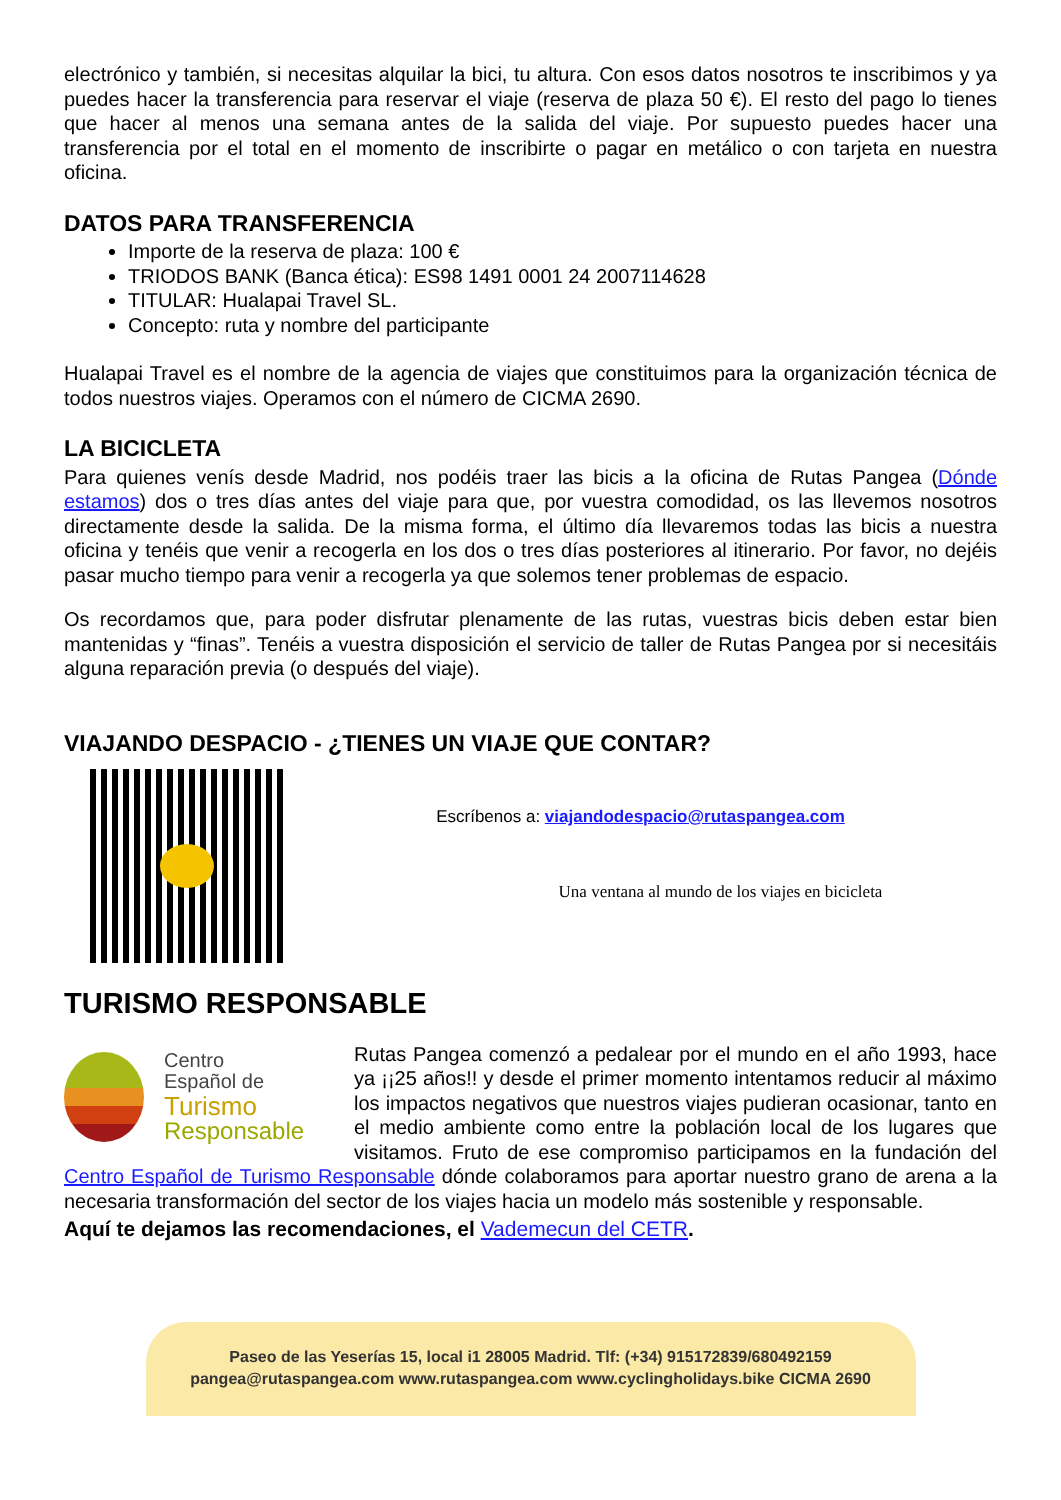electrónico y también, si necesitas alquilar la bici, tu altura. Con esos datos nosotros te inscribimos y ya puedes hacer la transferencia para reservar el viaje (reserva de plaza 50 €). El resto del pago lo tienes que hacer al menos una semana antes de la salida del viaje. Por supuesto puedes hacer una transferencia por el total en el momento de inscribirte o pagar en metálico o con tarjeta en nuestra oficina.
DATOS PARA TRANSFERENCIA
Importe de la reserva de plaza: 100 €
TRIODOS BANK (Banca ética): ES98 1491 0001 24 2007114628
TITULAR: Hualapai Travel SL.
Concepto: ruta y nombre del participante
Hualapai Travel es el nombre de la agencia de viajes que constituimos para la organización técnica de todos nuestros viajes. Operamos con el número de CICMA 2690.
LA BICICLETA
Para quienes venís desde Madrid, nos podéis traer las bicis a la oficina de Rutas Pangea (Dónde estamos) dos o tres días antes del viaje para que, por vuestra comodidad, os las llevemos nosotros directamente desde la salida. De la misma forma, el último día llevaremos todas las bicis a nuestra oficina y tenéis que venir a recogerla en los dos o tres días posteriores al itinerario. Por favor, no dejéis pasar mucho tiempo para venir a recogerla ya que solemos tener problemas de espacio.
Os recordamos que, para poder disfrutar plenamente de las rutas, vuestras bicis deben estar bien mantenidas y “finas”. Tenéis a vuestra disposición el servicio de taller de Rutas Pangea por si necesitáis alguna reparación previa (o después del viaje).
VIAJANDO DESPACIO - ¿TIENES UN VIAJE QUE CONTAR?
Escríbenos a: viajandodespacio@rutaspangea.com
Una ventana al mundo de los viajes en bicicleta
TURISMO RESPONSABLE
Centro
Español de
Turismo
Responsable
Rutas Pangea comenzó a pedalear por el mundo en el año 1993, hace ya ¡¡25 años!! y desde el primer momento intentamos reducir al máximo los impactos negativos que nuestros viajes pudieran ocasionar, tanto en el medio ambiente como entre la población local de los lugares que visitamos. Fruto de ese compromiso participamos en la fundación del Centro Español de Turismo Responsable dónde colaboramos para aportar nuestro grano de arena a la necesaria transformación del sector de los viajes hacia un modelo más sostenible y responsable.
Aquí te dejamos las recomendaciones, el Vademecun del CETR.
Paseo de las Yeserías 15, local i1 28005 Madrid. Tlf: (+34) 915172839/680492159
pangea@rutaspangea.com www.rutaspangea.com www.cyclingholidays.bike CICMA 2690